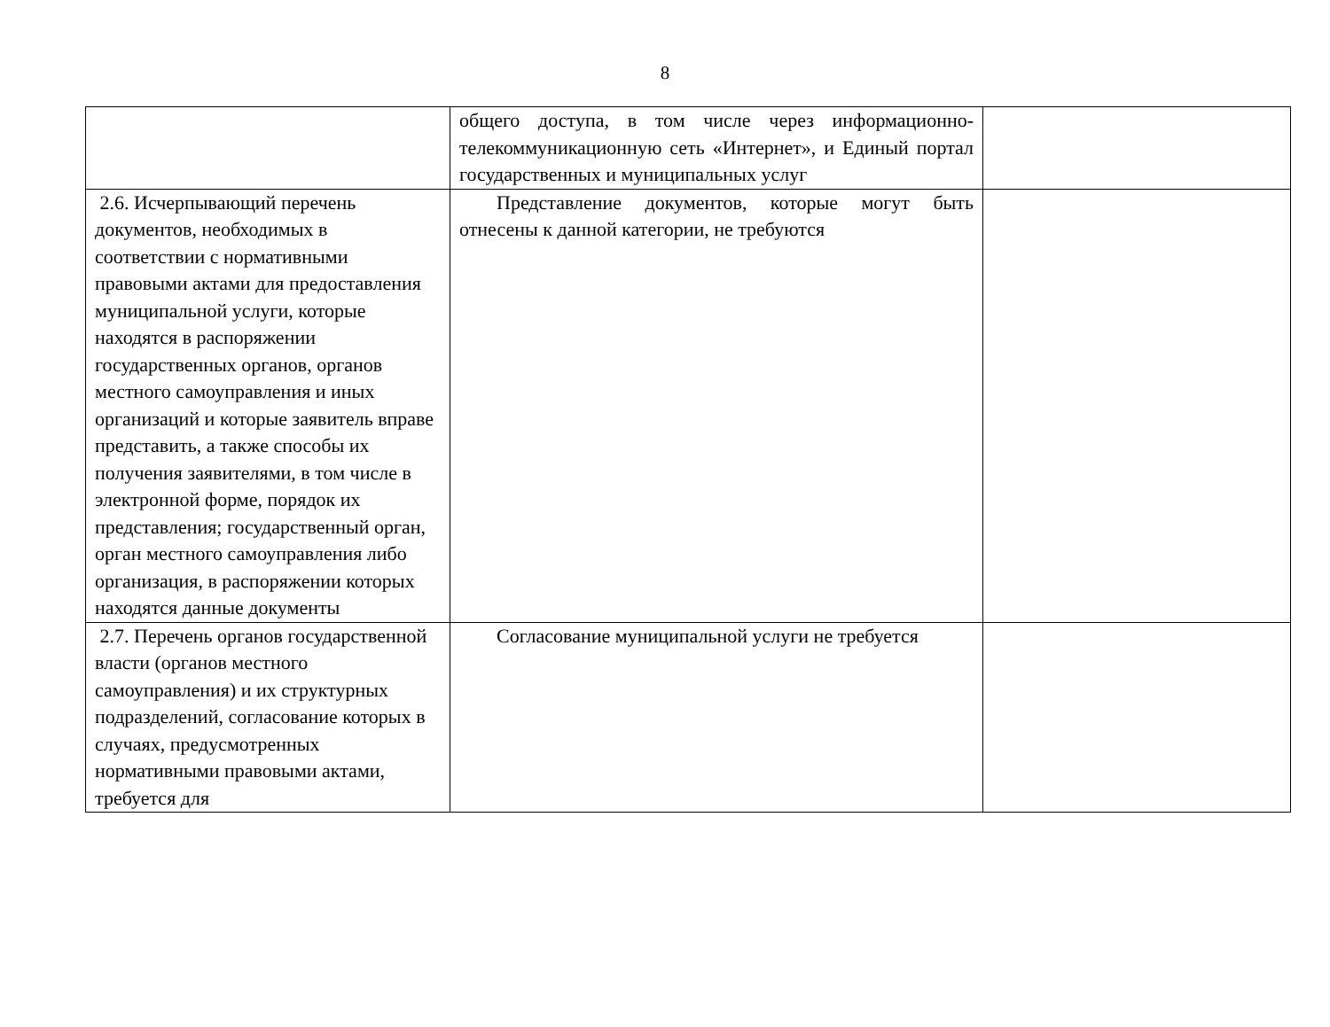8
| | общего доступа, в том числе через информационно-телекоммуникационную сеть «Интернет», и Единый портал государственных и муниципальных услуг | |
| 2.6. Исчерпывающий перечень документов, необходимых в соответствии с нормативными правовыми актами для предоставления муниципальной услуги, которые находятся в распоряжении государственных органов, органов местного самоуправления и иных организаций и которые заявитель вправе представить, а также способы их получения заявителями, в том числе в электронной форме, порядок их представления; государственный орган, орган местного самоуправления либо организация, в распоряжении которых находятся данные документы | Представление документов, которые могут быть отнесены к данной категории, не требуются | |
| 2.7. Перечень органов государственной власти (органов местного самоуправления) и их структурных подразделений, согласование которых в случаях, предусмотренных нормативными правовыми актами, требуется для | Согласование муниципальной услуги не требуется | |